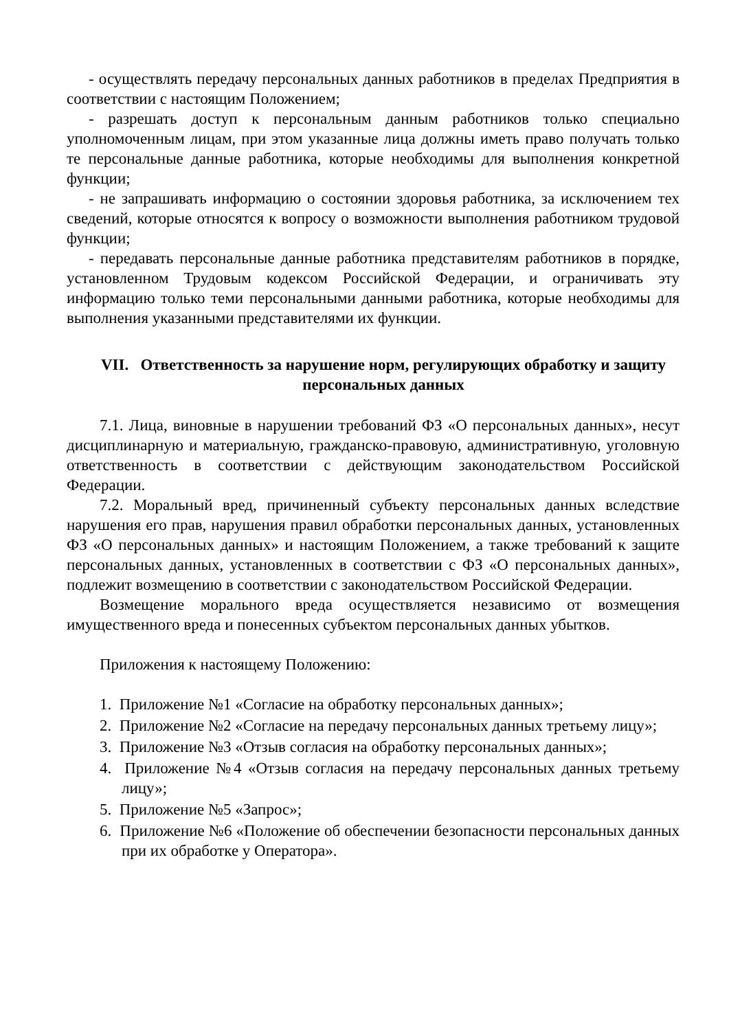- осуществлять передачу персональных данных работников в пределах Предприятия в соответствии с настоящим Положением;
- разрешать доступ к персональным данным работников только специально уполномоченным лицам, при этом указанные лица должны иметь право получать только те персональные данные работника, которые необходимы для выполнения конкретной функции;
- не запрашивать информацию о состоянии здоровья работника, за исключением тех сведений, которые относятся к вопросу о возможности выполнения работником трудовой функции;
- передавать персональные данные работника представителям работников в порядке, установленном Трудовым кодексом Российской Федерации, и ограничивать эту информацию только теми персональными данными работника, которые необходимы для выполнения указанными представителями их функции.
VII. Ответственность за нарушение норм, регулирующих обработку и защиту персональных данных
7.1. Лица, виновные в нарушении требований ФЗ «О персональных данных», несут дисциплинарную и материальную, гражданско-правовую, административную, уголовную ответственность в соответствии с действующим законодательством Российской Федерации.
7.2. Моральный вред, причиненный субъекту персональных данных вследствие нарушения его прав, нарушения правил обработки персональных данных, установленных ФЗ «О персональных данных» и настоящим Положением, а также требований к защите персональных данных, установленных в соответствии с ФЗ «О персональных данных», подлежит возмещению в соответствии с законодательством Российской Федерации.
Возмещение морального вреда осуществляется независимо от возмещения имущественного вреда и понесенных субъектом персональных данных убытков.
Приложения к настоящему Положению:
1. Приложение №1 «Согласие на обработку персональных данных»;
2. Приложение №2 «Согласие на передачу персональных данных третьему лицу»;
3. Приложение №3 «Отзыв согласия на обработку персональных данных»;
4. Приложение №4 «Отзыв согласия на передачу персональных данных третьему лицу»;
5. Приложение №5 «Запрос»;
6. Приложение №6 «Положение об обеспечении безопасности персональных данных при их обработке у Оператора».